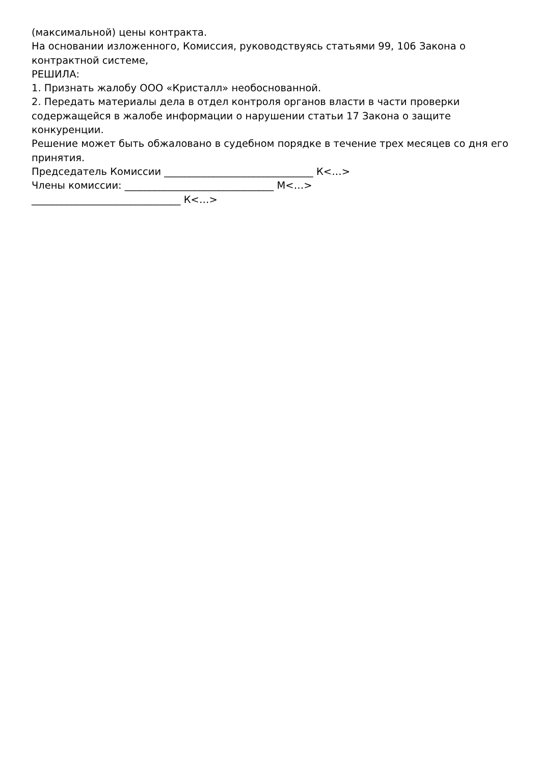(максимальной) цены контракта.
На основании изложенного, Комиссия, руководствуясь статьями 99, 106 Закона о контрактной системе,
РЕШИЛА:
1. Признать жалобу ООО «Кристалл» необоснованной.
2. Передать материалы дела в отдел контроля органов власти в части проверки содержащейся в жалобе информации о нарушении статьи 17 Закона о защите конкуренции.
Решение может быть обжаловано в судебном порядке в течение трех месяцев со дня его принятия.
Председатель Комиссии ______________________________ К<…>
Члены комиссии: ______________________________ М<…>
______________________________ К<…>